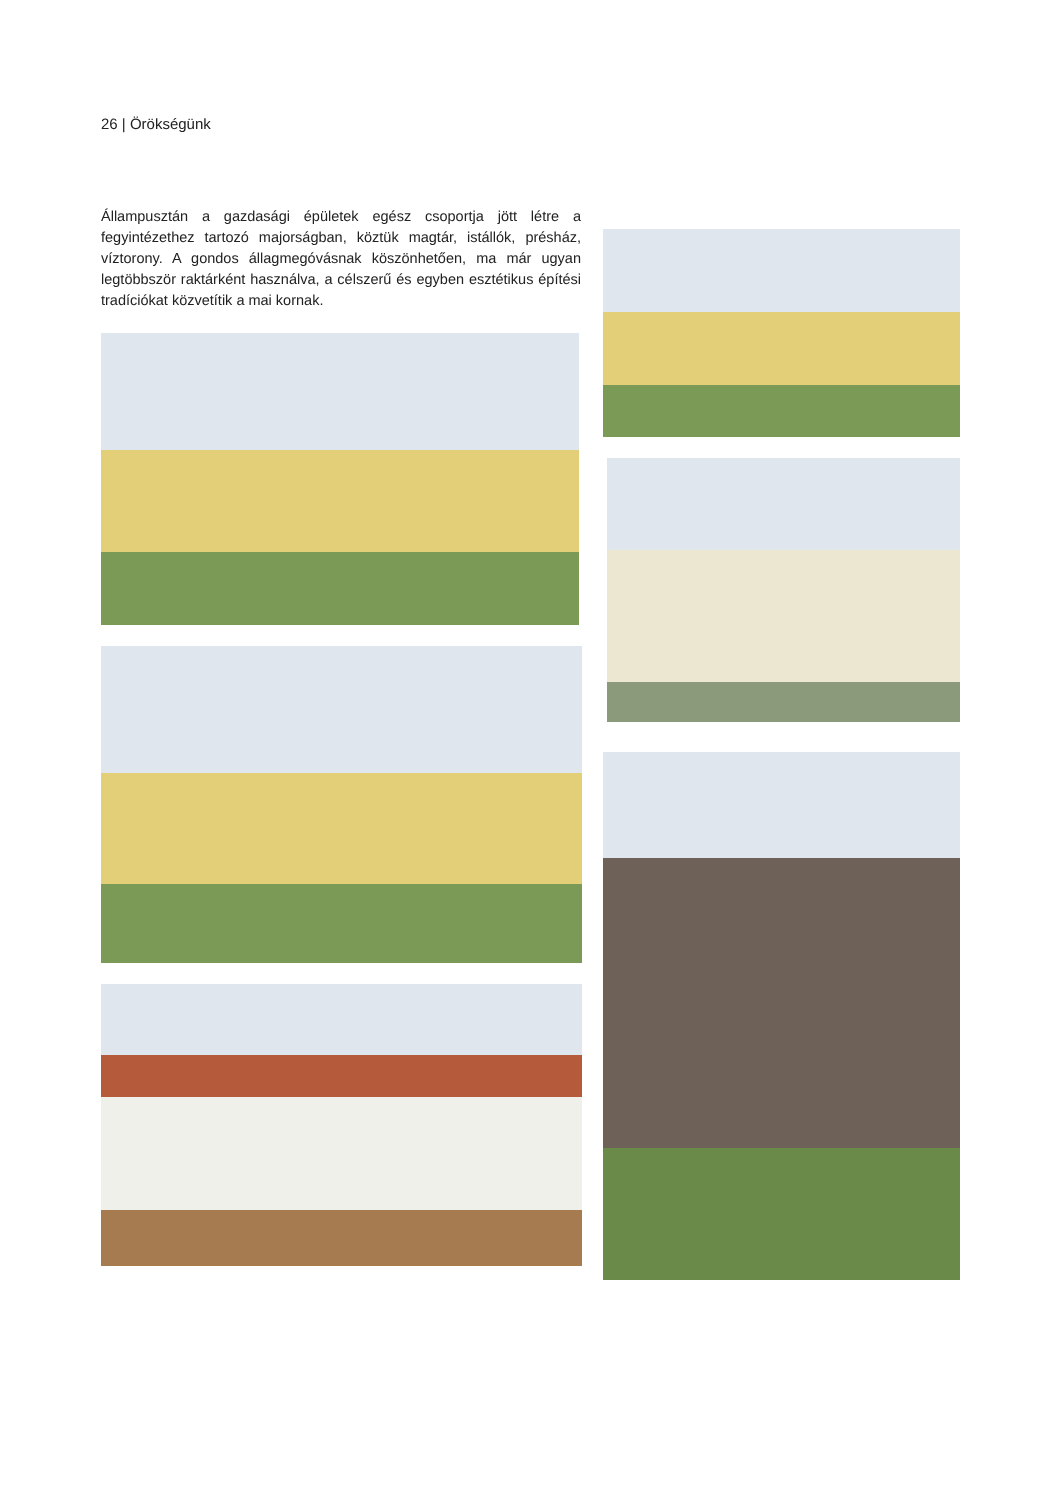26 | Örökségünk
Állampusztán a gazdasági épületek egész csoportja jött létre a fegyintézethez tartozó majorságban, köztük magtár, istállók, présház, víztorony. A gondos állagmegóvásnak köszönhetően, ma már ugyan legtöbbször raktárként használva, a célszerű és egyben esztétikus építési tradíciókat közvetítik a mai kornak.